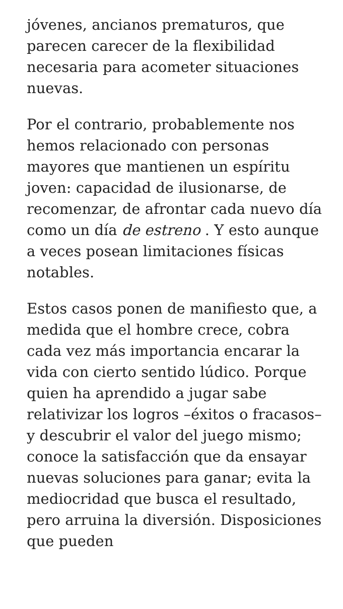jóvenes, ancianos prematuros, que parecen carecer de la flexibilidad necesaria para acometer situaciones nuevas.
Por el contrario, probablemente nos hemos relacionado con personas mayores que mantienen un espíritu joven: capacidad de ilusionarse, de recomenzar, de afrontar cada nuevo día como un día de estreno . Y esto aunque a veces posean limitaciones físicas notables.
Estos casos ponen de manifiesto que, a medida que el hombre crece, cobra cada vez más importancia encarar la vida con cierto sentido lúdico. Porque quien ha aprendido a jugar sabe relativizar los logros –éxitos o fracasos– y descubrir el valor del juego mismo; conoce la satisfacción que da ensayar nuevas soluciones para ganar; evita la mediocridad que busca el resultado, pero arruina la diversión. Disposiciones que pueden